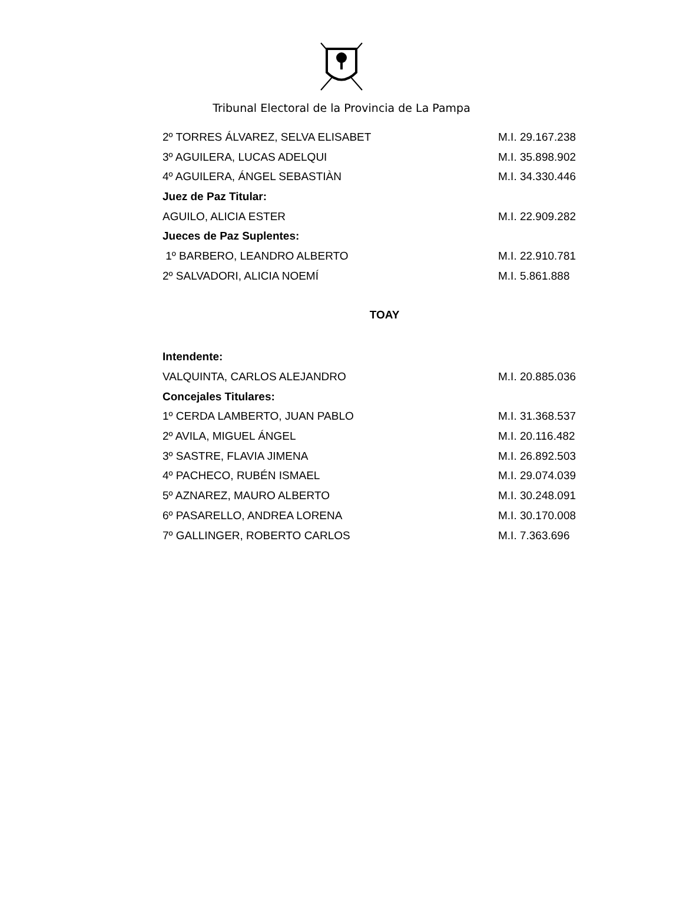Tribunal Electoral de la Provincia de La Pampa
| 2º TORRES ÁLVAREZ, SELVA ELISABET | M.I. 29.167.238 |
| 3º AGUILERA, LUCAS ADELQUI | M.I. 35.898.902 |
| 4º AGUILERA, ÁNGEL SEBASTIÀN | M.I. 34.330.446 |
| Juez de Paz Titular: | |
| AGUILO, ALICIA ESTER | M.I. 22.909.282 |
| Jueces de Paz Suplentes: | |
| 1º BARBERO, LEANDRO ALBERTO | M.I. 22.910.781 |
| 2º SALVADORI, ALICIA NOEMÍ | M.I. 5.861.888 |
TOAY
| Intendente: | |
| VALQUINTA, CARLOS ALEJANDRO | M.I. 20.885.036 |
| Concejales Titulares: | |
| 1º CERDA LAMBERTO, JUAN PABLO | M.I. 31.368.537 |
| 2º AVILA, MIGUEL ÁNGEL | M.I. 20.116.482 |
| 3º SASTRE, FLAVIA JIMENA | M.I. 26.892.503 |
| 4º PACHECO, RUBÉN ISMAEL | M.I. 29.074.039 |
| 5º AZNAREZ, MAURO ALBERTO | M.I. 30.248.091 |
| 6º PASARELLO, ANDREA LORENA | M.I. 30.170.008 |
| 7º GALLINGER, ROBERTO CARLOS | M.I. 7.363.696 |